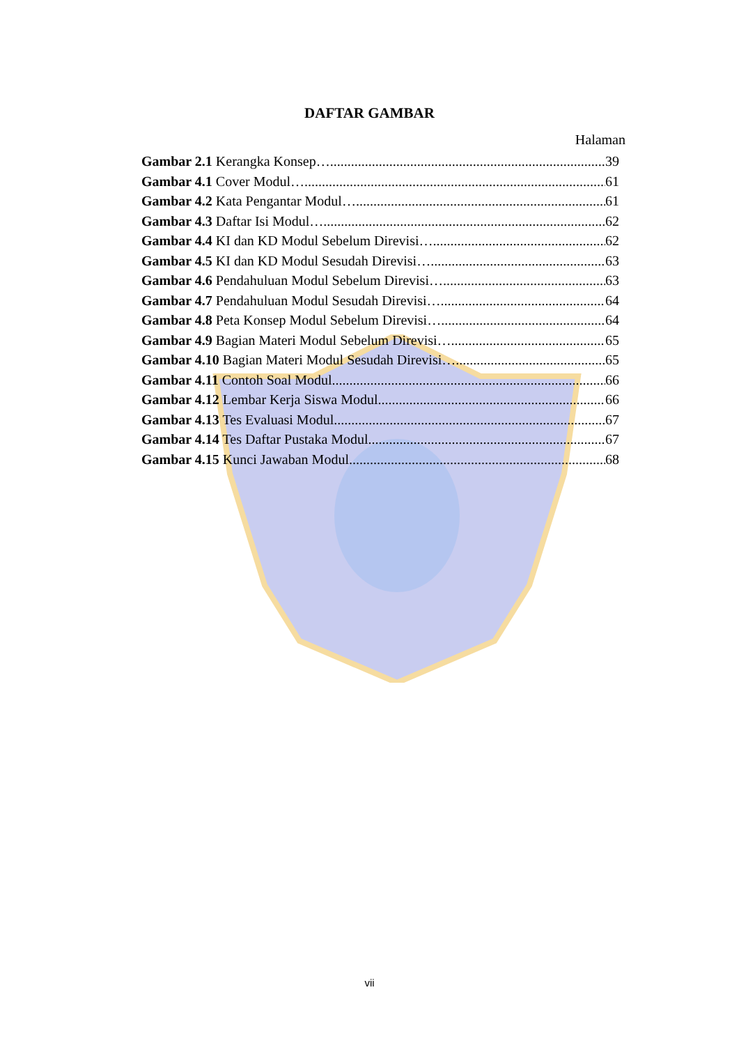DAFTAR GAMBAR
Halaman
Gambar 2.1 Kerangka Konsep… 39
Gambar 4.1 Cover Modul… 61
Gambar 4.2 Kata Pengantar Modul…. 61
Gambar 4.3 Daftar Isi Modul…. 62
Gambar 4.4 KI dan KD Modul Sebelum Direvisi…. 62
Gambar 4.5 KI dan KD Modul Sesudah Direvisi… 63
Gambar 4.6 Pendahuluan Modul Sebelum Direvisi…. 63
Gambar 4.7 Pendahuluan Modul Sesudah Direvisi…. 64
Gambar 4.8 Peta Konsep Modul Sebelum Direvisi… 64
Gambar 4.9 Bagian Materi Modul Sebelum Direvisi…. 65
Gambar 4.10 Bagian Materi Modul Sesudah Direvisi…. 65
Gambar 4.11 Contoh Soal Modul 66
Gambar 4.12 Lembar Kerja Siswa Modul 66
Gambar 4.13 Tes Evaluasi Modul 67
Gambar 4.14 Tes Daftar Pustaka Modul 67
Gambar 4.15 Kunci Jawaban Modul 68
vii